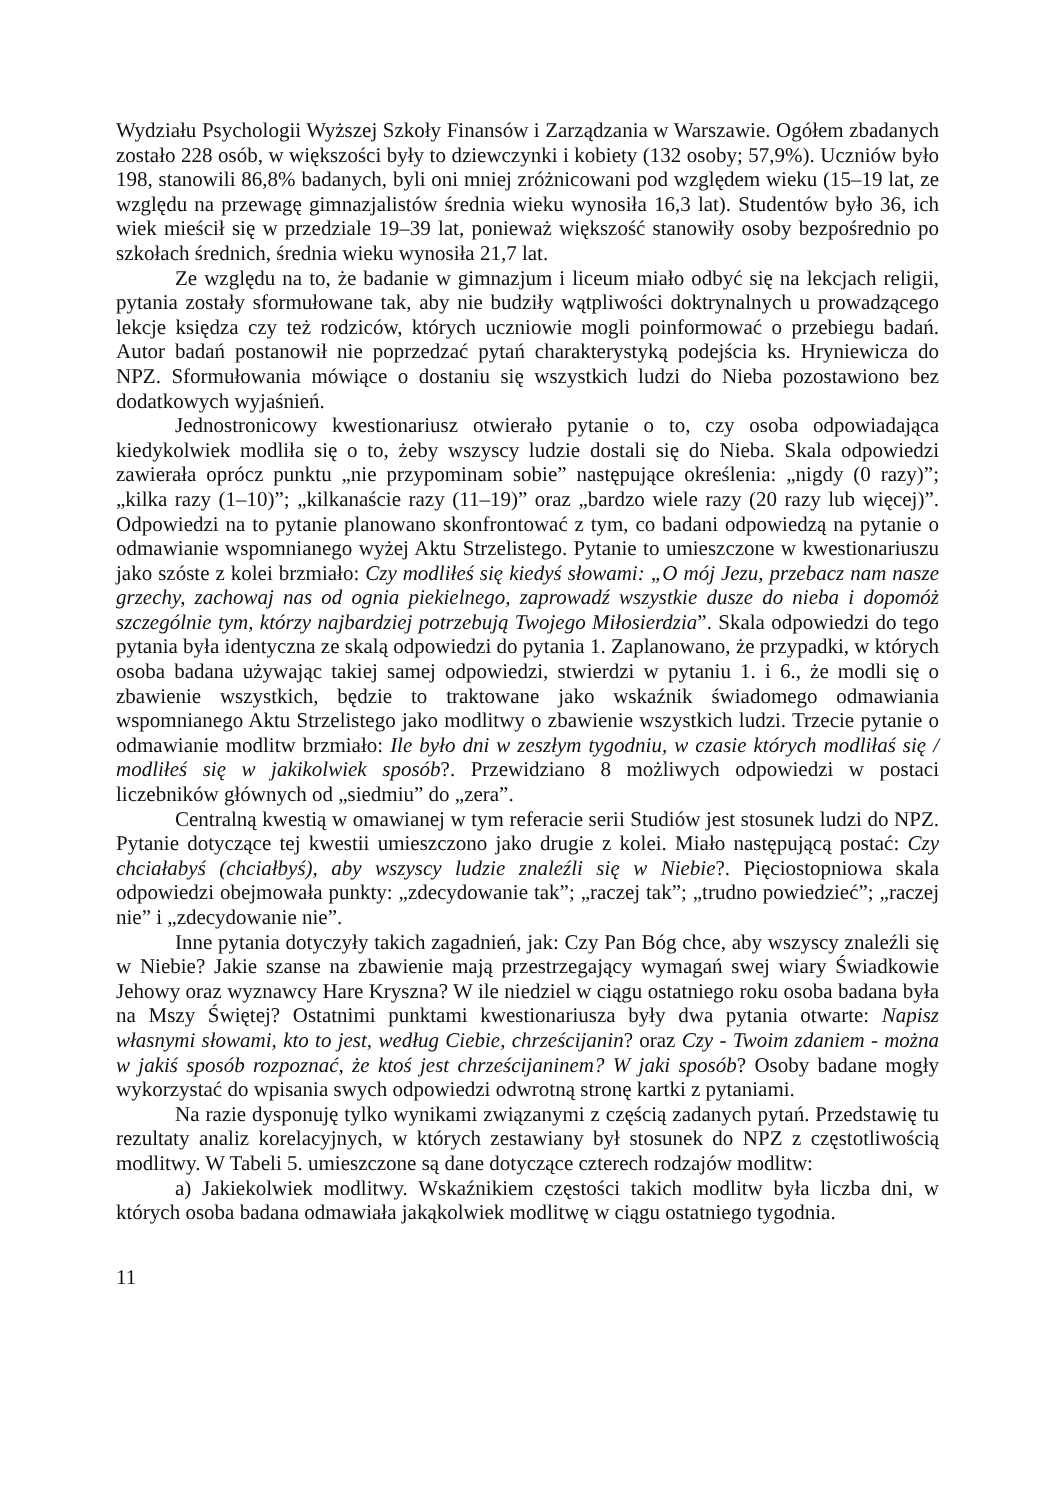Wydziału Psychologii Wyższej Szkoły Finansów i Zarządzania w Warszawie. Ogółem zbadanych zostało 228 osób, w większości były to dziewczynki i kobiety (132 osoby; 57,9%). Uczniów było 198, stanowili 86,8% badanych, byli oni mniej zróżnicowani pod względem wieku (15–19 lat, ze względu na przewagę gimnazjalistów średnia wieku wynosiła 16,3 lat). Studentów było 36, ich wiek mieścił się w przedziale 19–39 lat, ponieważ większość stanowiły osoby bezpośrednio po szkołach średnich, średnia wieku wynosiła 21,7 lat.
Ze względu na to, że badanie w gimnazjum i liceum miało odbyć się na lekcjach religii, pytania zostały sformułowane tak, aby nie budziły wątpliwości doktrynalnych u prowadzącego lekcje księdza czy też rodziców, których uczniowie mogli poinformować o przebiegu badań. Autor badań postanowił nie poprzedzać pytań charakterystyką podejścia ks. Hryniewicza do NPZ. Sformułowania mówiące o dostaniu się wszystkich ludzi do Nieba pozostawiono bez dodatkowych wyjaśnień.
Jednostronicowy kwestionariusz otwierało pytanie o to, czy osoba odpowiadająca kiedykolwiek modliła się o to, żeby wszyscy ludzie dostali się do Nieba. Skala odpowiedzi zawierała oprócz punktu „nie przypominam sobie” następujące określenia: „nigdy (0 razy)”; „kilka razy (1–10)”; „kilkanaście razy (11–19)” oraz „bardzo wiele razy (20 razy lub więcej)”. Odpowiedzi na to pytanie planowano skonfrontować z tym, co badani odpowiedzą na pytanie o odmawianie wspomnianego wyżej Aktu Strzelistego. Pytanie to umieszczone w kwestionariuszu jako szóste z kolei brzmiało: Czy modliłeś się kiedyś słowami: „O mój Jezu, przebacz nam nasze grzechy, zachowaj nas od ognia piekielnego, zaprowadź wszystkie dusze do nieba i dopomóż szczególnie tym, którzy najbardziej potrzebują Twojego Miłosierdzia”. Skala odpowiedzi do tego pytania była identyczna ze skalą odpowiedzi do pytania 1. Zaplanowano, że przypadki, w których osoba badana używając takiej samej odpowiedzi, stwierdzi w pytaniu 1. i 6., że modli się o zbawienie wszystkich, będzie to traktowane jako wskaźnik świadomego odmawiania wspomnianego Aktu Strzelistego jako modlitwy o zbawienie wszystkich ludzi. Trzecie pytanie o odmawianie modlitw brzmiało: Ile było dni w zeszłym tygodniu, w czasie których modliłaś się / modliłeś się w jakikolwiek sposób?. Przewidziano 8 możliwych odpowiedzi w postaci liczebników głównych od „siedmiu” do „zera”.
Centralną kwestią w omawianej w tym referacie serii Studiów jest stosunek ludzi do NPZ. Pytanie dotyczące tej kwestii umieszczono jako drugie z kolei. Miało następującą postać: Czy chciałabyś (chciałbyś), aby wszyscy ludzie znaleźli się w Niebie?. Pięciostopniowa skala odpowiedzi obejmowała punkty: „zdecydowanie tak”; „raczej tak”; „trudno powiedzieć”; „raczej nie” i „zdecydowanie nie”.
Inne pytania dotyczyły takich zagadnień, jak: Czy Pan Bóg chce, aby wszyscy znaleźli się w Niebie? Jakie szanse na zbawienie mają przestrzegający wymagań swej wiary Świadkowie Jehowy oraz wyznawcy Hare Kryszna? W ile niedziel w ciągu ostatniego roku osoba badana była na Mszy Świętej? Ostatnimi punktami kwestionariusza były dwa pytania otwarte: Napisz własnymi słowami, kto to jest, według Ciebie, chrześcijanin? oraz Czy - Twoim zdaniem - można w jakiś sposób rozpoznać, że ktoś jest chrześcijaninem? W jaki sposób? Osoby badane mogły wykorzystać do wpisania swych odpowiedzi odwrotną stronę kartki z pytaniami.
Na razie dysponuję tylko wynikami związanymi z częścią zadanych pytań. Przedstawię tu rezultaty analiz korelacyjnych, w których zestawiany był stosunek do NPZ z częstotliwością modlitwy. W Tabeli 5. umieszczone są dane dotyczące czterech rodzajów modlitw:
a) Jakiekolwiek modlitwy. Wskaźnikiem częstości takich modlitw była liczba dni, w których osoba badana odmawiała jakąkolwiek modlitwę w ciągu ostatniego tygodnia.
11